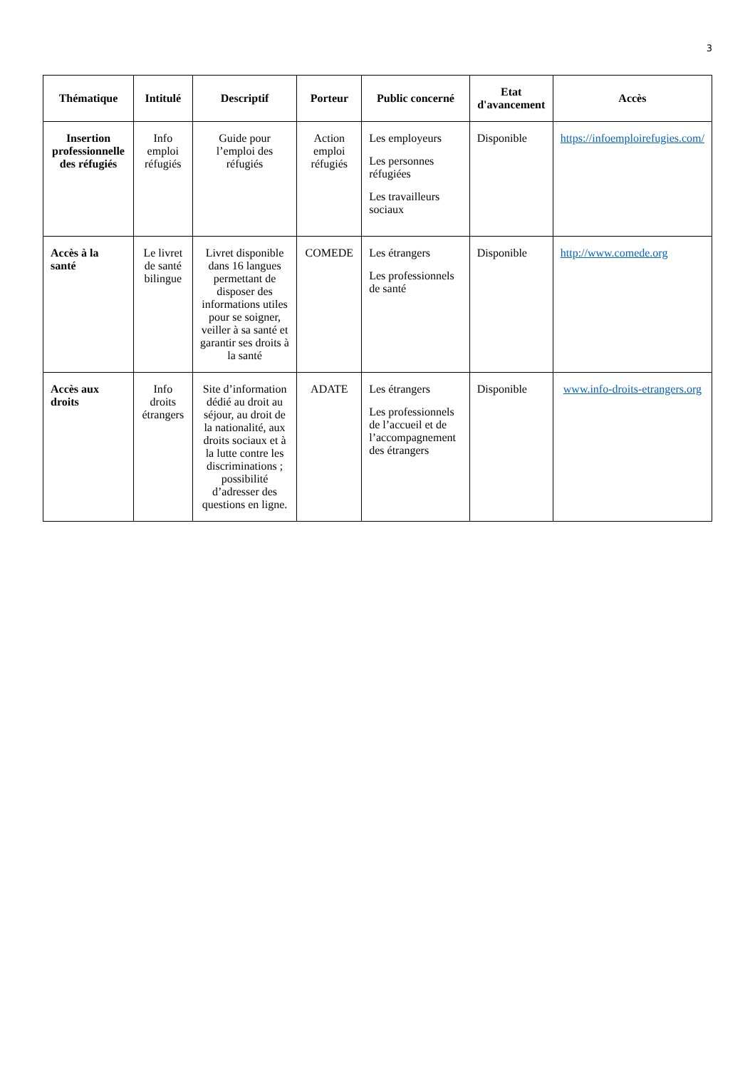3
| Thématique | Intitulé | Descriptif | Porteur | Public concerné | Etat d'avancement | Accès |
| --- | --- | --- | --- | --- | --- | --- |
| Insertion professionnelle des réfugiés | Info emploi réfugiés | Guide pour l’emploi des réfugiés | Action emploi réfugiés | Les employeurs Les personnes réfugiées Les travailleurs sociaux | Disponible | https://infoemploirefugies.com/ |
| Accès à la santé | Le livret de santé bilingue | Livret disponible dans 16 langues permettant de disposer des informations utiles pour se soigner, veiller à sa santé et garantir ses droits à la santé | COMEDE | Les étrangers Les professionnels de santé | Disponible | http://www.comede.org |
| Accès aux droits | Info droits étrangers | Site d’information dédié au droit au séjour, au droit de la nationalité, aux droits sociaux et à la lutte contre les discriminations ; possibilité d’adresser des questions en ligne. | ADATE | Les étrangers Les professionnels de l’accueil et de l’accompagnement des étrangers | Disponible | www.info-droits-etrangers.org |